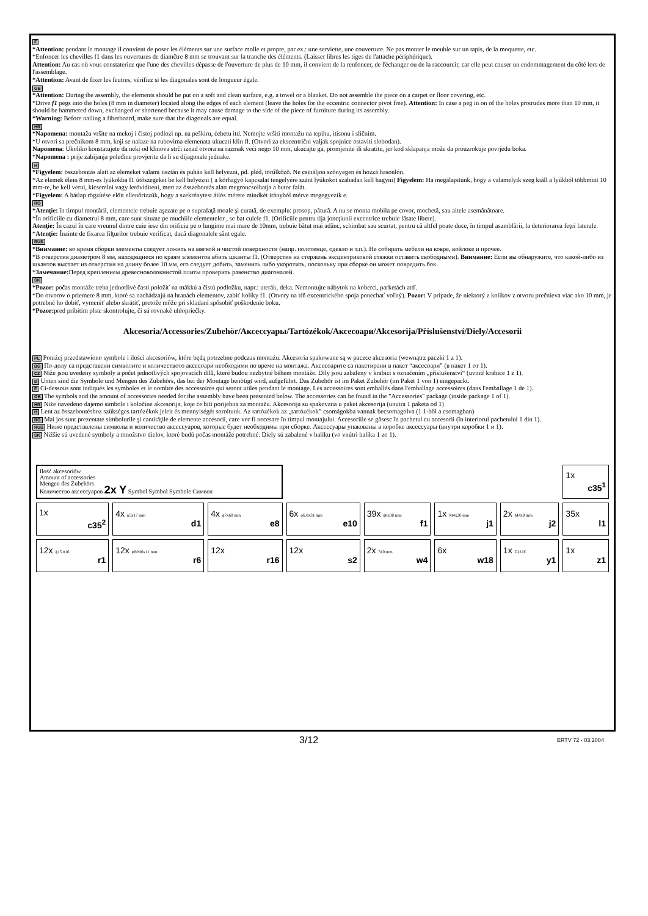F
*Attention: pendant le montage il convient de poser les éléments sur une surface molle et propre, par ex.: une serviette, une couverture. Ne pas monter le meuble sur un tapis, de la moquette, etc.
*Enfoncer les chevilles f1 dans les ouvertures de diamčtre 8 mm se trouvant sur la tranche des éléments. (Laisser libres les tiges de l'attache périphérique).
Attention: Au cas oů vous constateriez que l'une des chevilles dépasse de l'ouverture de plus de 10 mm, il convient de la renfoncer, de l'échanger ou de la raccourcir, car elle peut causer un endommagement du côté lors de l'assemblage.
*Attention: Avant de fixer les feutres, vérifiez si les diagonales sont de longueur égale.
GB
*Attention: During the assembly, the elements should be put on a soft and clean surface, e.g. a towel or a blanket. Do not assemble the piece on a carpet or floor covering, etc.
*Drive f1 pegs into the holes (8 mm in diameter) located along the edges of each element (leave the holes for the eccentric connector pivot free). Attention: In case a peg in on of the holes protrudes more than 10 mm, it should be hammered down, exchanged or shortened because it may cause damage to the side of the piece of furniture during its assembly.
*Warning: Before nailing a fiberboard, make sure that the diagonals are equal.
HR
*Napomena: montažu vršite na mekoj i čistoj podlozi np. na peškiru, ćebetu itd. Nemojte vršiti montažu na tepihu, itisonu i sličnim.
*U otvori sa prečnikom 8 mm, koji se nalaze na rubovima elemenata ukucati klin fl. (Otvori za ekscentrični valjak spojnice ostaviti slobodan).
Napomena: Ukoliko konstatujete da neki od klinova strči iznad otvora na razmak veći nego 10 mm, ukucajte ga, promjenite ili skratite, jer kod sklapanja može da prouzrokuje povrjedu boka.
*Napomena : prije zabijanja poleđine provjerite da li su dijagonale jednake.
H
*Figyelem: összebontás alatt az elemeket valami tisztán és puhán kell helyezni, pd. pléd, törűlkőző. Ne csináljon szőnyegen és hozzá hasonlón.
*Az elemek élein 8 mm-es lyúkokba f1 űtőszegeket be kell helyezni ( a körhagyó kapcsalat tengelyére szánt lyúkokot szabadan kell hagyni) Figyelem: Ha megálapitunk, hogy a valamelyik szeg kiáll a lyúkból többmint 10 mm-re, be kell verni, kicserelni vagy lerövíditeni, mert az összebontás alatt megroncsolhatja a butor falát.
*Figyelem: A hátlap rögzítése előtt ellenőrizzük, hogy a szekrénytest átlós mérete mindkét irányból mérve megegyezik e.
RO
*Atenţie: în timpul montării, elementele trebuie aşezate pe o suprafaţă moale şi curată, de exemplu: prosop, pătură. A nu se monta mobila pe covor, mochetă, sau altele asemănătoare.
*În orificiile cu diametrul 8 mm, care sunt situate pe muchiile elementelor , se bat cuiele f1. (Orificiile pentru tija joncţiunii excentrice trebuie lăsate libere).
Atenţie: În cazul în care vreunul dintre cuie iese din orificiu pe o lungime mai mare de 10mm, trebuie bătut mai adânc, schimbat sau scurtat, pentru că altfel poate duce, în timpul asamblării, la deteriorarea feţei laterale.
*Atenţie: Înainte de fixarea filţurilor trebuie verificat, dacă diagonalele sânt egale.
RUS
*Внимание: во время сборки элементы следует ложить на мягкой и чистой поверхности (напр. полотенце, одеяло и т.п.). Не собирать мебели на ковре, войлоке и прочее.
*В отверстия диаметром 8 мм, находящиеся по краям элементов вбить шканты f1. (Отверстия на стержень эксцентриковой стяжки оставить свободными). Внимание: Если вы обнаружите, что какой-либо из шкантов выстает из отверстия на длину более 10 мм, его следует добить, заменить либо укоротить, поскольку при сборке он может повредить бок.
*Замечание: Перед креплением древесноволокнистой плиты проверить равенство диагоналей.
SK
*Pozor: počas montáže treba jednotlivé časti položiť na mäkkú a čistú podložku, napr.: uterák, deka. Nemontujte nábytok na koberci, parketách atď.
*Do otvorov o priemere 8 mm, ktoré sa nachádzajú na hranách elementov, zabiť kolíky f1. (Otvory na tŕň excentrického spoja ponechať voľný). Pozor: V prípade, že niektorý z kolíkov z otvoru prečnieva viac ako 10 mm, je potrebné ho dobiť, vymeniť alebo skrátiť, pretože môže pri skladaní spôsobiť poškodenie boku.
*Pozor: pred pribitím plste skontrolujte, či sú rovnaké uhlopriečky.
Akcesoria/Accessories/Zubehör/Аксессуары/Tartózékok/Аксесоари/Akcesorija/Příslušenství/Diely/Accesorii
PL Poniżej przedstawiono symbole i ilości akcesoriów, które będą potrzebne podczas montażu. Akcesoria spakowane są w paczce akcesoria (wewnątrz paczki 1 z 1).
BG По-долу са представени символите и количеството аксесоари необходими по време на монтажа. Аксесоарите са пакетирани в пакет “аксесоари” (в пакет 1 от 1).
CZ Níže jsou uvedeny symboly a počet jednotlivých spojovacích dílů, které budou nezbytné během montáže. Díly jsou zabaleny v krabici s označením „příslušenství“ (uvnitř krabice 1 z 1).
D Unten sind die Symbole und Mengen des Zubehörs, das bei der Montage benötigt wird, aufgeführt. Das Zubehör ist im Paket Zubehör (im Paket 1 von 1) eingepackt.
F Ci-dessous sont indiqués les symboles et le nombre des accessoires qui seront utiles pendant le montage. Les accessoires sont emballés dans l'emballage accessoires (dans l'emballage 1 de 1).
GB The symbols and the amount of accessories needed for the assembly have been presented below. The accessories can be found in the "Accessories" package (inside package 1 of 1).
HR Niže navedeno dajemo simbole i koločine akcesorija, koje će biti porijebna za montažu. Akcesorija su spakovana u paket akcesorija (unutra 1 paketa od 1)
H Lent az összebontéshoz szükséges tartózékok jeleit és mennyiségét soroltunk. Az tartózékok az „tartózékok” csomágokba vannak becsomagolva (1 1-ből a csomagban)
RO Mai jos sunt prezentate simbolurile şi cantităţile de elemente accesorii, care vor fi necesare în timpul montajului. Accesoriile se găsesc în pachetul cu accesorii (în interiorul pachetului 1 din 1).
RUS Ниже представлены символы и количество аксессуаров, которые будет необходимы при сборке. Аксессуары упакованы в коробке аксессуары (внутри коробки 1 и 1).
SK Nižšie sú uvedené symboly a množstvo dielov, ktoré budú počas montáže potrebné. Diely sú zabalené v balíku (vo vnútri balíka 1 zo 1).
| Ilość akcesoriów Amount of accessories Mengen des Zubehörs Количество аксессуаров 2x Y Symbol Symbol Symbole Символ | | | | | | | 1x c35<sup>1</sup> |
| 1x c35<sup>2</sup> | 4x ϕ5x17 mm d1 | 4x ϕ7x60 mm e8 | 6x ϕ6.0x31 mm e10 | 39x ϕ8x30 mm f1 | 1x M4x20 mm j1 | 2x M4x9 mm j2 | 35x l1 |
| 12x ϕ15 #16 r1 | 12x ϕ8/M6x11 mm r6 | 12x r16 | 12x s2 | 2x 310 mm w4 | 6x w18 | 1x GLUE y1 | 1x z1 |
3/12 ERTV 72 - 03.2004